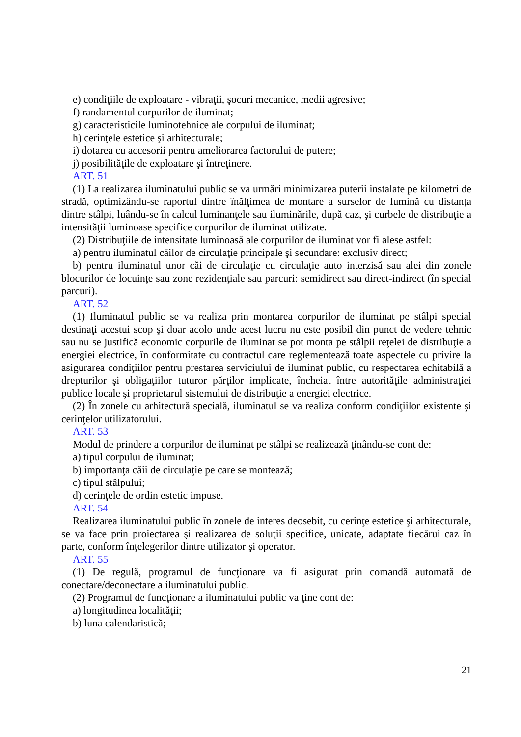e) condiţiile de exploatare - vibraţii, şocuri mecanice, medii agresive;
f) randamentul corpurilor de iluminat;
g) caracteristicile luminotehnice ale corpului de iluminat;
h) cerinţele estetice şi arhitecturale;
i) dotarea cu accesorii pentru ameliorarea factorului de putere;
j) posibilităţile de exploatare şi întreţinere.
ART. 51
(1) La realizarea iluminatului public se va urmări minimizarea puterii instalate pe kilometri de stradă, optimizându-se raportul dintre înălţimea de montare a surselor de lumină cu distanţa dintre stâlpi, luându-se în calcul luminanţele sau iluminările, după caz, şi curbele de distribuţie a intensităţii luminoase specifice corpurilor de iluminat utilizate.
(2) Distribuţiile de intensitate luminoasă ale corpurilor de iluminat vor fi alese astfel:
a) pentru iluminatul căilor de circulaţie principale şi secundare: exclusiv direct;
b) pentru iluminatul unor căi de circulaţie cu circulaţie auto interzisă sau alei din zonele blocurilor de locuinţe sau zone rezidenţiale sau parcuri: semidirect sau direct-indirect (în special parcuri).
ART. 52
(1) Iluminatul public se va realiza prin montarea corpurilor de iluminat pe stâlpi special destinaţi acestui scop şi doar acolo unde acest lucru nu este posibil din punct de vedere tehnic sau nu se justifică economic corpurile de iluminat se pot monta pe stâlpii reţelei de distribuţie a energiei electrice, în conformitate cu contractul care reglementează toate aspectele cu privire la asigurarea condiţiilor pentru prestarea serviciului de iluminat public, cu respectarea echitabilă a drepturilor şi obligaţiilor tuturor părţilor implicate, încheiat între autorităţile administraţiei publice locale şi proprietarul sistemului de distribuţie a energiei electrice.
(2) În zonele cu arhitectură specială, iluminatul se va realiza conform condiţiilor existente şi cerinţelor utilizatorului.
ART. 53
Modul de prindere a corpurilor de iluminat pe stâlpi se realizează ţinându-se cont de:
a) tipul corpului de iluminat;
b) importanţa căii de circulaţie pe care se montează;
c) tipul stâlpului;
d) cerinţele de ordin estetic impuse.
ART. 54
Realizarea iluminatului public în zonele de interes deosebit, cu cerinţe estetice şi arhitecturale, se va face prin proiectarea şi realizarea de soluţii specifice, unicate, adaptate fiecărui caz în parte, conform înţelegerilor dintre utilizator şi operator.
ART. 55
(1) De regulă, programul de funcţionare va fi asigurat prin comandă automată de conectare/deconectare a iluminatului public.
(2) Programul de funcţionare a iluminatului public va ţine cont de:
a) longitudinea localităţii;
b) luna calendaristică;
21